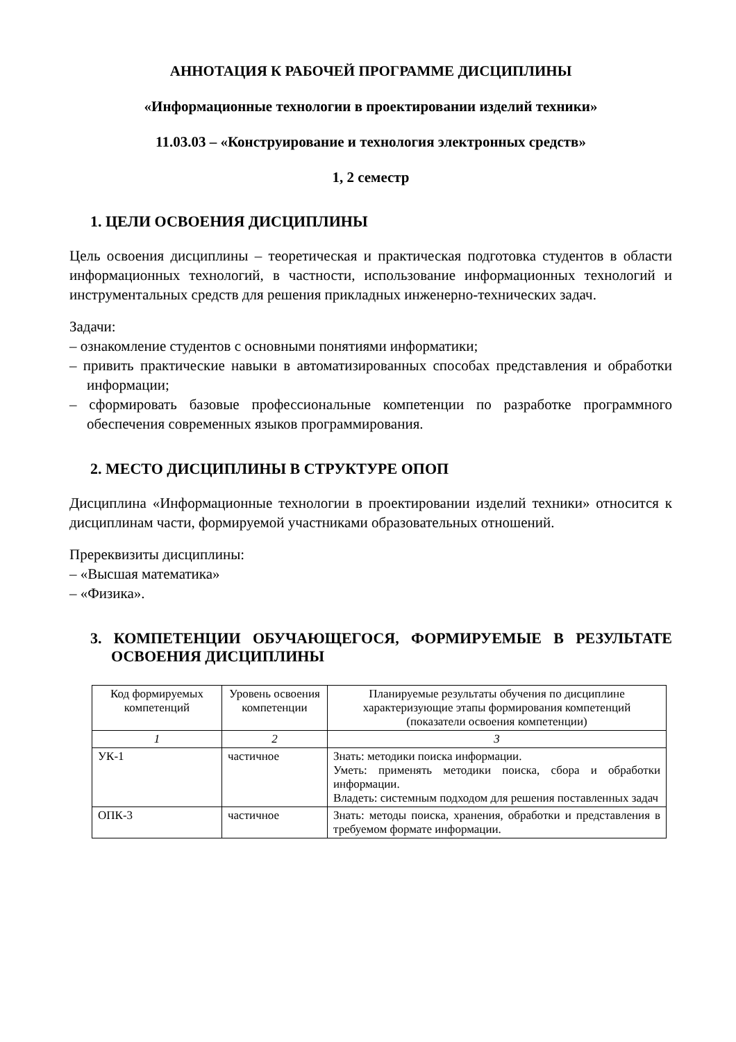АННОТАЦИЯ К РАБОЧЕЙ ПРОГРАММЕ ДИСЦИПЛИНЫ
«Информационные технологии в проектировании изделий техники»
11.03.03 – «Конструирование и технология электронных средств»
1, 2 семестр
1. ЦЕЛИ ОСВОЕНИЯ ДИСЦИПЛИНЫ
Цель освоения дисциплины – теоретическая и практическая подготовка студентов в области информационных технологий, в частности, использование информационных технологий и инструментальных средств для решения прикладных инженерно-технических задач.
Задачи:
– ознакомление студентов с основными понятиями информатики;
– привить практические навыки в автоматизированных способах представления и обработки информации;
– сформировать базовые профессиональные компетенции по разработке программного обеспечения современных языков программирования.
2. МЕСТО ДИСЦИПЛИНЫ В СТРУКТУРЕ ОПОП
Дисциплина «Информационные технологии в проектировании изделий техники» относится к дисциплинам части, формируемой участниками образовательных отношений.
Пререквизиты дисциплины:
– «Высшая математика»
– «Физика».
3. КОМПЕТЕНЦИИ ОБУЧАЮЩЕГОСЯ, ФОРМИРУЕМЫЕ В РЕЗУЛЬТАТЕ ОСВОЕНИЯ ДИСЦИПЛИНЫ
| Код формируемых компетенций | Уровень освоения компетенции | Планируемые результаты обучения по дисциплине характеризующие этапы формирования компетенций (показатели освоения компетенции) |
| --- | --- | --- |
| 1 | 2 | 3 |
| УК-1 | частичное | Знать: методики поиска информации. Уметь: применять методики поиска, сбора и обработки информации. Владеть: системным подходом для решения поставленных задач |
| ОПК-3 | частичное | Знать: методы поиска, хранения, обработки и представления в требуемом формате информации. |